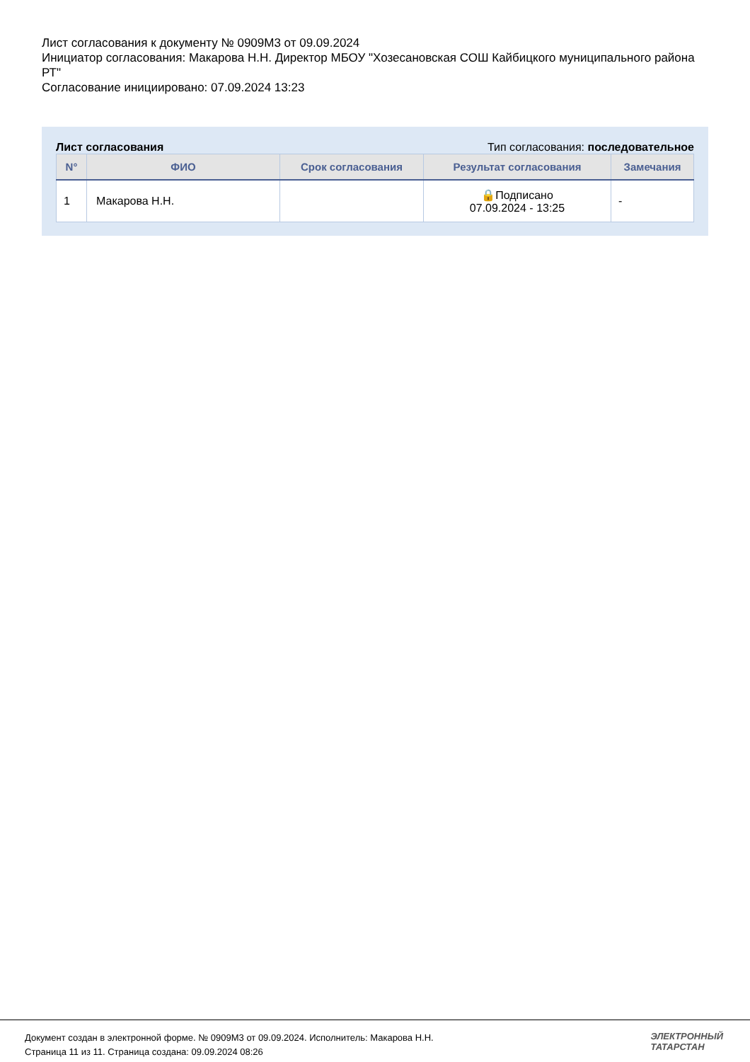Лист согласования к документу № 0909М3 от 09.09.2024
Инициатор согласования: Макарова Н.Н. Директор МБОУ "Хозесановская СОШ Кайбицкого муниципального района РТ"
Согласование инициировано: 07.09.2024 13:23
Лист согласования Тип согласования: последовательное
| N° | ФИО | Срок согласования | Результат согласования | Замечания |
| --- | --- | --- | --- | --- |
| 1 | Макарова Н.Н. | | 🔒Подписано 07.09.2024 - 13:25 | - |
Документ создан в электронной форме. № 0909М3 от 09.09.2024. Исполнитель: Макарова Н.Н.
Страница 11 из 11. Страница создана: 09.09.2024 08:26
ЭЛЕКТРОННЫЙ
ТАТАРСТАН